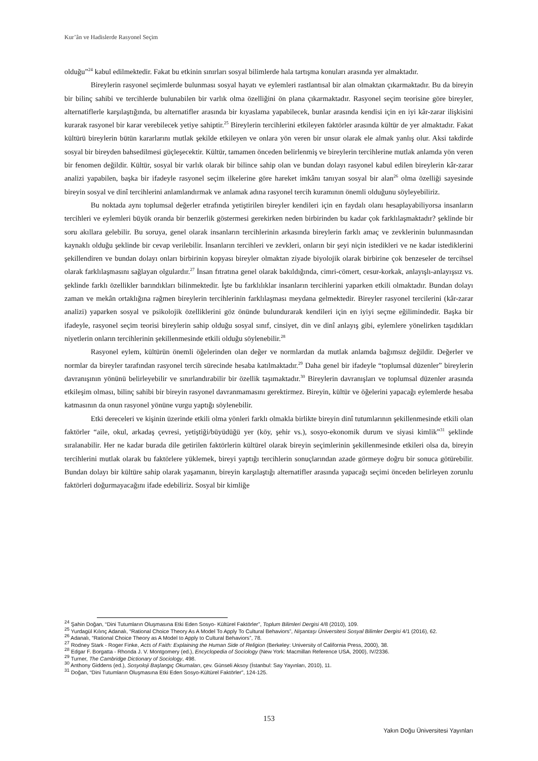Kur’ân ve Hadislerde Rasyonel Seçim
olduğu”<sup>24</sup> kabul edilmektedir. Fakat bu etkinin sınırları sosyal bilimlerde hala tartışma konuları arasında yer almaktadır.
Bireylerin rasyonel seçimlerde bulunması sosyal hayatı ve eylemleri rastlantısal bir alan olmaktan çıkarmaktadır. Bu da bireyin bir bilinç sahibi ve tercihlerde bulunabilen bir varlık olma özelliğini ön plana çıkarmaktadır. Rasyonel seçim teorisine göre bireyler, alternatiflerle karşılaştığında, bu alternatifler arasında bir kıyaslama yapabilecek, bunlar arasında kendisi için en iyi kâr-zarar ilişkisini kurarak rasyonel bir karar verebilecek yetiye sahiptir.<sup>25</sup> Bireylerin tercihlerini etkileyen faktörler arasında kültür de yer almaktadır. Fakat kültürü bireylerin bütün kararlarını mutlak şekilde etkileyen ve onlara yön veren bir unsur olarak ele almak yanlış olur. Aksi takdirde sosyal bir bireyden bahsedilmesi güçleşecektir. Kültür, tamamen önceden belirlenmiş ve bireylerin tercihlerine mutlak anlamda yön veren bir fenomen değildir. Kültür, sosyal bir varlık olarak bir bilince sahip olan ve bundan dolayı rasyonel kabul edilen bireylerin kâr-zarar analizi yapabilen, başka bir ifadeyle rasyonel seçim ilkelerine göre hareket imkânı tanıyan sosyal bir alan<sup>26</sup> olma özelliği sayesinde bireyin sosyal ve dinî tercihlerini anlamlandırmak ve anlamak adına rasyonel tercih kuramının önemli olduğunu söyleyebiliriz.
Bu noktada aynı toplumsal değerler etrafında yetiştirilen bireyler kendileri için en faydalı olanı hesaplayabiliyorsa insanların tercihleri ve eylemleri büyük oranda bir benzerlik göstermesi gerekirken neden birbirinden bu kadar çok farklılaşmaktadır? şeklinde bir soru akıllara gelebilir. Bu soruya, genel olarak insanların tercihlerinin arkasında bireylerin farklı amaç ve zevklerinin bulunmasından kaynaklı olduğu şeklinde bir cevap verilebilir. İnsanların tercihleri ve zevkleri, onların bir şeyi niçin istedikleri ve ne kadar istediklerini şekillendiren ve bundan dolayı onları birbirinin kopyası bireyler olmaktan ziyade biyolojik olarak birbirine çok benzeseler de tercihsel olarak farklılaşmasını sağlayan olgulardır.<sup>27</sup> İnsan fıtratına genel olarak bakıldığında, cimri-cömert, cesur-korkak, anlayışlı-anlayışsız vs. şeklinde farklı özellikler barındıkları bilinmektedir. İşte bu farklılıklar insanların tercihlerini yaparken etkili olmaktadır. Bundan dolayı zaman ve mekân ortaklığına rağmen bireylerin tercihlerinin farklılaşması meydana gelmektedir. Bireyler rasyonel tercilerini (kâr-zarar analizi) yaparken sosyal ve psikolojik özelliklerini göz önünde bulundurarak kendileri için en iyiyi seçme eğilimindedir. Başka bir ifadeyle, rasyonel seçim teorisi bireylerin sahip olduğu sosyal sınıf, cinsiyet, din ve dinî anlayış gibi, eylemlere yönelirken taşıdıkları niyetlerin onların tercihlerinin şekillenmesinde etkili olduğu söylenebilir.<sup>28</sup>
Rasyonel eylem, kültürün önemli öğelerinden olan değer ve normlardan da mutlak anlamda bağımsız değildir. Değerler ve normlar da bireyler tarafından rasyonel tercih sürecinde hesaba katılmaktadır.<sup>29</sup> Daha genel bir ifadeyle “toplumsal düzenler” bireylerin davranışının yönünü belirleyebilir ve sınırlandırabilir bir özellik taşımaktadır.<sup>30</sup> Bireylerin davranışları ve toplumsal düzenler arasında etkileşim olması, bilinç sahibi bir bireyin rasyonel davranmamasını gerektirmez. Bireyin, kültür ve öğelerini yapacağı eylemlerde hesaba katmasının da onun rasyonel yönüne vurgu yaptığı söylenebilir.
Etki dereceleri ve kişinin üzerinde etkili olma yönleri farklı olmakla birlikte bireyin dinî tutumlarının şekillenmesinde etkili olan faktörler “aile, okul, arkadaş çevresi, yetiştiği/büyüdüğü yer (köy, şehir vs.), sosyo-ekonomik durum ve siyasi kimlik”<sup>31</sup> şeklinde sıralanabilir. Her ne kadar burada dile getirilen faktörlerin kültürel olarak bireyin seçimlerinin şekillenmesinde etkileri olsa da, bireyin tercihlerini mutlak olarak bu faktörlere yüklemek, bireyi yaptığı tercihlerin sonuçlarından azade görmeye doğru bir sonuca götürebilir. Bundan dolayı bir kültüre sahip olarak yaşamanın, bireyin karşılaştığı alternatifler arasında yapacağı seçimi önceden belirleyen zorunlu faktörleri doğurmayacağını ifade edebiliriz. Sosyal bir kimliğe
<sup>24</sup> Şahin Doğan, “Dini Tutumların Oluşmasına Etki Eden Sosyo- Kültürel Faktörler”, Toplum Bilimleri Dergisi 4/8 (2010), 109.
<sup>25</sup> Yurdagül Kılınç Adanalı, “Rational Choice Theory As A Model To Apply To Cultural Behaviors”, Nişantaşı Üniversitesi Sosyal Bilimler Dergisi 4/1 (2016), 62.
<sup>26</sup> Adanalı, “Rational Choice Theory as A Model to Apply to Cultural Behaviors”, 78.
<sup>27</sup> Rodney Stark - Roger Finke, Acts of Faith: Explaining the Human Side of Religion (Berkeley: University of California Press, 2000), 38.
<sup>28</sup> Edgar F. Borgatta - Rhonda J. V. Montgomery (ed.), Encyclopedia of Sociology (New York: Macmillan Reference USA, 2000), IV/2336.
<sup>29</sup> Turner, The Cambridge Dictionary of Sociology, 498.
<sup>30</sup> Anthony Giddens (ed.), Sosyoloji Başlangıç Okumaları, çev. Günseli Aksoy (İstanbul: Say Yayınları, 2010), 11.
<sup>31</sup> Doğan, “Dini Tutumların Oluşmasına Etki Eden Sosyo-Kültürel Faktörler”, 124-125.
153
Yakın Doğu Üniversitesi Yayınları